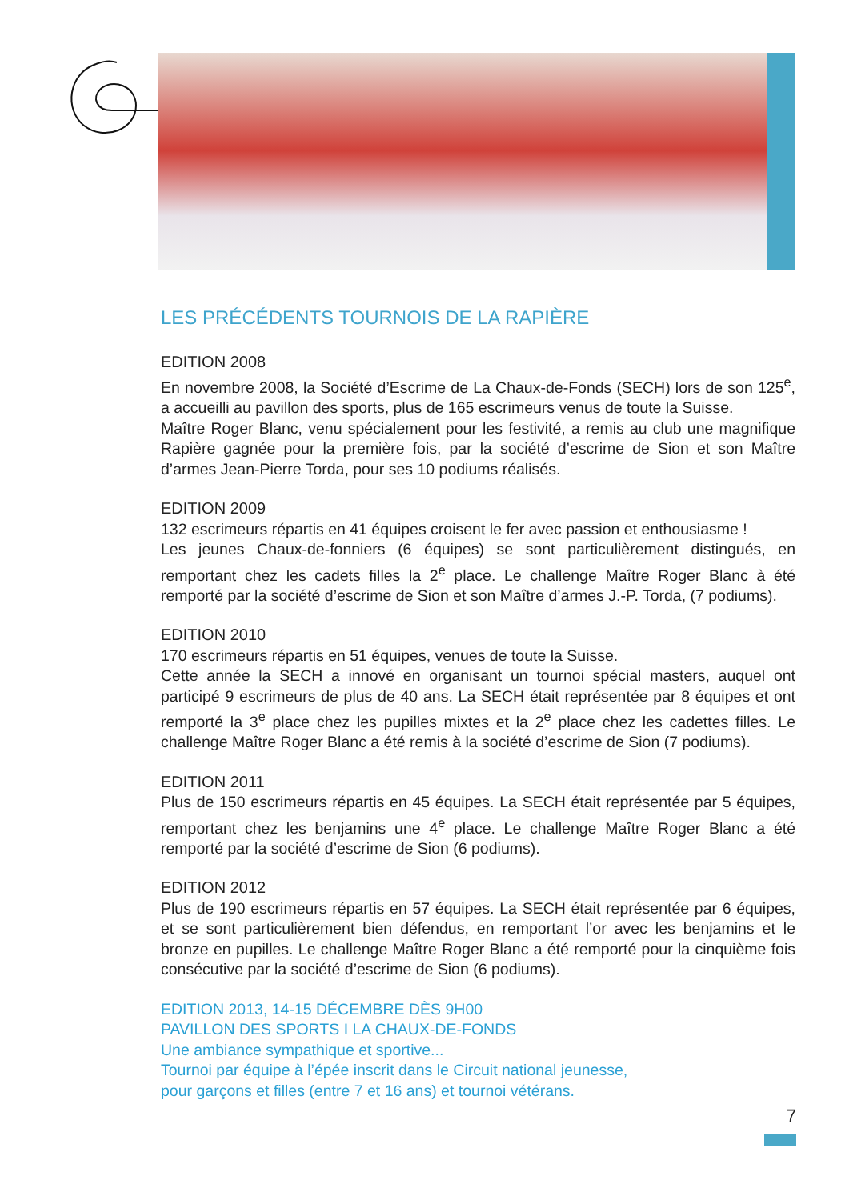LES PRÉCÉDENTS TOURNOIS DE LA RAPIÈRE
EDITION 2008
En novembre 2008, la Société d’Escrime de La Chaux-de-Fonds (SECH) lors de son 125<sup>e</sup>, a accueilli au pavillon des sports, plus de 165 escrimeurs venus de toute la Suisse.
Maître Roger Blanc, venu spécialement pour les festivité, a remis au club une magnifique Rapière gagnée pour la première fois, par la société d’escrime de Sion et son Maître d’armes Jean-Pierre Torda, pour ses 10 podiums réalisés.
EDITION 2009
132 escrimeurs répartis en 41 équipes croisent le fer avec passion et enthousiasme !
Les jeunes Chaux-de-fonniers (6 équipes) se sont particulièrement distingués, en remportant chez les cadets filles la 2<sup>e</sup> place. Le challenge Maître Roger Blanc à été remporté par la société d’escrime de Sion et son Maître d’armes J.-P. Torda, (7 podiums).
EDITION 2010
170 escrimeurs répartis en 51 équipes, venues de toute la Suisse.
Cette année la SECH a innové en organisant un tournoi spécial masters, auquel ont participé 9 escrimeurs de plus de 40 ans. La SECH était représentée par 8 équipes et ont remporté la 3<sup>e</sup> place chez les pupilles mixtes et la 2<sup>e</sup> place chez les cadettes filles. Le challenge Maître Roger Blanc a été remis à la société d’escrime de Sion (7 podiums).
EDITION 2011
Plus de 150 escrimeurs répartis en 45 équipes. La SECH était représentée par 5 équipes, remportant chez les benjamins une 4<sup>e</sup> place. Le challenge Maître Roger Blanc a été remporté par la société d’escrime de Sion (6 podiums).
EDITION 2012
Plus de 190 escrimeurs répartis en 57 équipes. La SECH était représentée par 6 équipes, et se sont particulièrement bien défendus, en remportant l’or avec les benjamins et le bronze en pupilles. Le challenge Maître Roger Blanc a été remporté pour la cinquième fois consécutive par la société d’escrime de Sion (6 podiums).
EDITION 2013, 14-15 DÉCEMBRE DÈS 9H00
PAVILLON DES SPORTS I LA CHAUX-DE-FONDS
Une ambiance sympathique et sportive...
Tournoi par équipe à l’épée inscrit dans le Circuit national jeunesse,
pour garçons et filles (entre 7 et 16 ans) et tournoi vétérans.
7